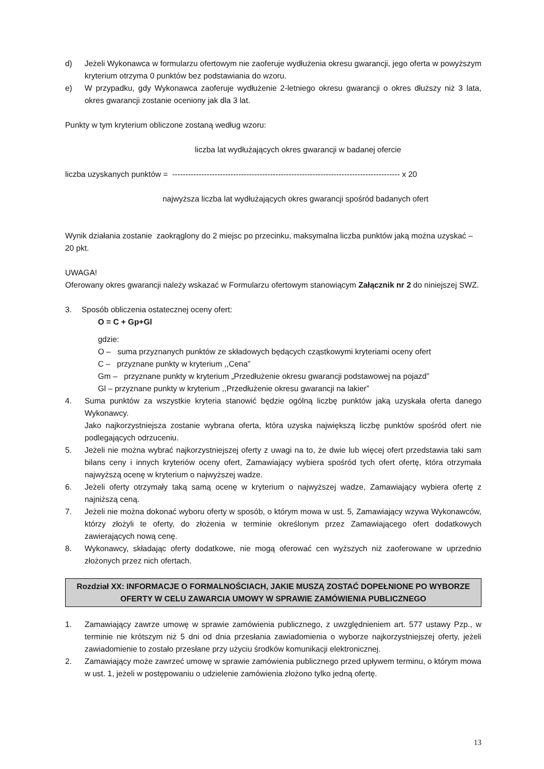d) Jeżeli Wykonawca w formularzu ofertowym nie zaoferuje wydłużenia okresu gwarancji, jego oferta w powyższym kryterium otrzyma 0 punktów bez podstawiania do wzoru.
e) W przypadku, gdy Wykonawca zaoferuje wydłużenie 2-letniego okresu gwarancji o okres dłuższy niż 3 lata, okres gwarancji zostanie oceniony jak dla 3 lat.
Punkty w tym kryterium obliczone zostaną według wzoru:
liczba lat wydłużających okres gwarancji w badanej ofercie
liczba uzyskanych punktów = -------------------------------------------------------------------------------------- x 20
najwyższa liczba lat wydłużających okres gwarancji spośród badanych ofert
Wynik działania zostanie zaokrąglony do 2 miejsc po przecinku, maksymalna liczba punktów jaką można uzyskać – 20 pkt.
UWAGA!
Oferowany okres gwarancji należy wskazać w Formularzu ofertowym stanowiącym Załącznik nr 2 do niniejszej SWZ.
3. Sposób obliczenia ostatecznej oceny ofert:
O = C + Gp+Gl
gdzie:
O – suma przyznanych punktów ze składowych będących cząstkowymi kryteriami oceny ofert
C – przyznane punkty w kryterium ,,Cena”
Gm – przyznane punkty w kryterium „Przedłużenie okresu gwarancji podstawowej na pojazd”
Gl – przyznane punkty w kryterium ,,Przedłużenie okresu gwarancji na lakier”
4. Suma punktów za wszystkie kryteria stanowić będzie ogólną liczbę punktów jaką uzyskała oferta danego Wykonawcy.
Jako najkorzystniejsza zostanie wybrana oferta, która uzyska największą liczbę punktów spośród ofert nie podlegających odrzuceniu.
5. Jeżeli nie można wybrać najkorzystniejszej oferty z uwagi na to, że dwie lub więcej ofert przedstawia taki sam bilans ceny i innych kryteriów oceny ofert, Zamawiający wybiera spośród tych ofert ofertę, która otrzymała najwyższą ocenę w kryterium o najwyższej wadze.
6. Jeżeli oferty otrzymały taką samą ocenę w kryterium o najwyższej wadze, Zamawiający wybiera ofertę z najniższą ceną.
7. Jeżeli nie można dokonać wyboru oferty w sposób, o którym mowa w ust. 5, Zamawiający wzywa Wykonawców, którzy złożyli te oferty, do złożenia w terminie określonym przez Zamawiającego ofert dodatkowych zawierających nową cenę.
8. Wykonawcy, składając oferty dodatkowe, nie mogą oferować cen wyższych niż zaoferowane w uprzednio złożonych przez nich ofertach.
Rozdział XX: INFORMACJE O FORMALNOŚCIACH, JAKIE MUSZĄ ZOSTAĆ DOPEŁNIONE PO WYBORZE OFERTY W CELU ZAWARCIA UMOWY W SPRAWIE ZAMÓWIENIA PUBLICZNEGO
1. Zamawiający zawrze umowę w sprawie zamówienia publicznego, z uwzględnieniem art. 577 ustawy Pzp., w terminie nie krótszym niż 5 dni od dnia przesłania zawiadomienia o wyborze najkorzystniejszej oferty, jeżeli zawiadomienie to zostało przesłane przy użyciu środków komunikacji elektronicznej.
2. Zamawiający może zawrzeć umowę w sprawie zamówienia publicznego przed upływem terminu, o którym mowa w ust. 1, jeżeli w postępowaniu o udzielenie zamówienia złożono tylko jedną ofertę.
13